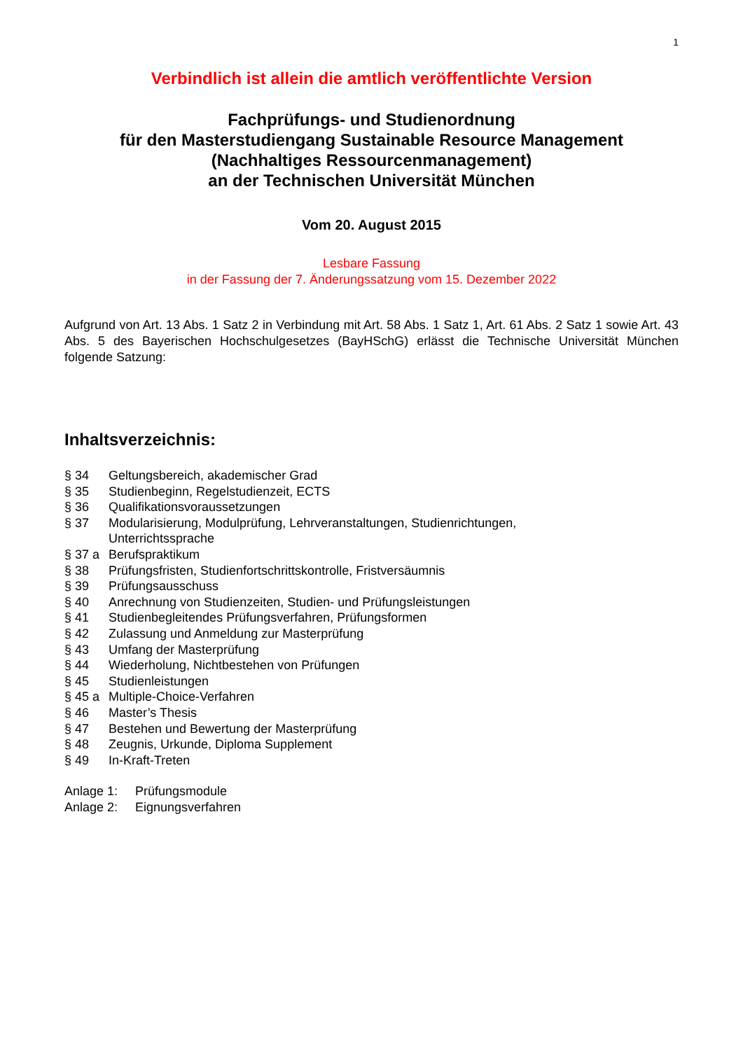1
Verbindlich ist allein die amtlich veröffentlichte Version
Fachprüfungs- und Studienordnung
für den Masterstudiengang Sustainable Resource Management
(Nachhaltiges Ressourcenmanagement)
an der Technischen Universität München
Vom 20. August 2015
Lesbare Fassung
in der Fassung der 7. Änderungssatzung vom 15. Dezember 2022
Aufgrund von Art. 13 Abs. 1 Satz 2 in Verbindung mit Art. 58 Abs. 1 Satz 1, Art. 61 Abs. 2 Satz 1 sowie Art. 43 Abs. 5 des Bayerischen Hochschulgesetzes (BayHSchG) erlässt die Technische Universität München folgende Satzung:
Inhaltsverzeichnis:
| § 34 | Geltungsbereich, akademischer Grad |
| § 35 | Studienbeginn, Regelstudienzeit, ECTS |
| § 36 | Qualifikationsvoraussetzungen |
| § 37 | Modularisierung, Modulprüfung, Lehrveranstaltungen, Studienrichtungen, Unterrichtssprache |
| § 37 a | Berufspraktikum |
| § 38 | Prüfungsfristen, Studienfortschrittskontrolle, Fristversäumnis |
| § 39 | Prüfungsausschuss |
| § 40 | Anrechnung von Studienzeiten, Studien- und Prüfungsleistungen |
| § 41 | Studienbegleitendes Prüfungsverfahren, Prüfungsformen |
| § 42 | Zulassung und Anmeldung zur Masterprüfung |
| § 43 | Umfang der Masterprüfung |
| § 44 | Wiederholung, Nichtbestehen von Prüfungen |
| § 45 | Studienleistungen |
| § 45 a | Multiple-Choice-Verfahren |
| § 46 | Master’s Thesis |
| § 47 | Bestehen und Bewertung der Masterprüfung |
| § 48 | Zeugnis, Urkunde, Diploma Supplement |
| § 49 | In-Kraft-Treten |
| Anlage 1: | Prüfungsmodule |
| Anlage 2: | Eignungsverfahren |